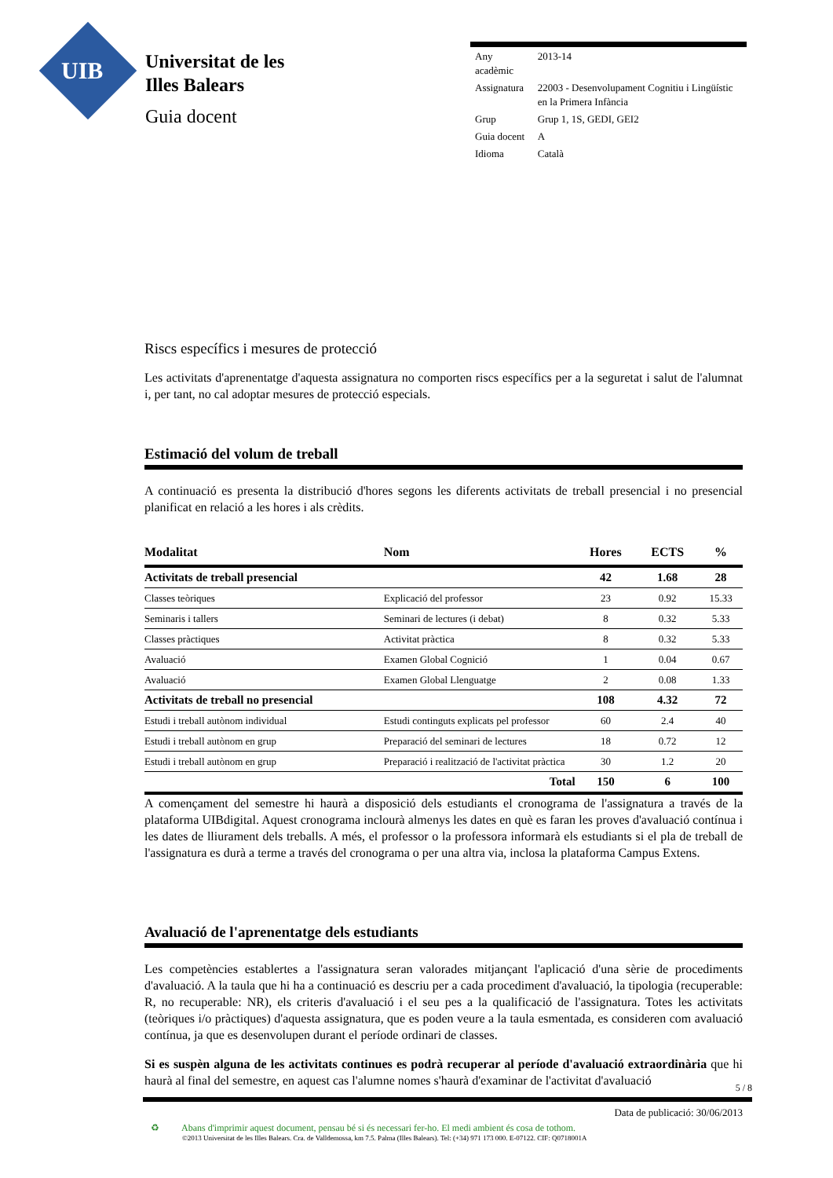UIB
Universitat de les
Illes Balears
Guia docent
| Any acadèmic | 2013-14 |
| Assignatura | 22003 - Desenvolupament Cognitiu i Lingüístic en la Primera Infància |
| Grup | Grup 1, 1S, GEDI, GEI2 |
| Guia docent | A |
| Idioma | Català |
Riscs específics i mesures de protecció
Les activitats d'aprenentatge d'aquesta assignatura no comporten riscs específics per a la seguretat i salut de l'alumnat i, per tant, no cal adoptar mesures de protecció especials.
Estimació del volum de treball
A continuació es presenta la distribució d'hores segons les diferents activitats de treball presencial i no presencial planificat en relació a les hores i als crèdits.
| Modalitat | Nom | Hores | ECTS | % |
| --- | --- | --- | --- | --- |
| Activitats de treball presencial | | 42 | 1.68 | 28 |
| Classes teòriques | Explicació del professor | 23 | 0.92 | 15.33 |
| Seminaris i tallers | Seminari de lectures (i debat) | 8 | 0.32 | 5.33 |
| Classes pràctiques | Activitat pràctica | 8 | 0.32 | 5.33 |
| Avaluació | Examen Global Cognició | 1 | 0.04 | 0.67 |
| Avaluació | Examen Global Llenguatge | 2 | 0.08 | 1.33 |
| Activitats de treball no presencial | | 108 | 4.32 | 72 |
| Estudi i treball autònom individual | Estudi continguts explicats pel professor | 60 | 2.4 | 40 |
| Estudi i treball autònom en grup | Preparació del seminari de lectures | 18 | 0.72 | 12 |
| Estudi i treball autònom en grup | Preparació i realització de l'activitat pràctica | 30 | 1.2 | 20 |
| | Total | 150 | 6 | 100 |
A començament del semestre hi haurà a disposició dels estudiants el cronograma de l'assignatura a través de la plataforma UIBdigital. Aquest cronograma inclourà almenys les dates en què es faran les proves d'avaluació contínua i les dates de lliurament dels treballs. A més, el professor o la professora informarà els estudiants si el pla de treball de l'assignatura es durà a terme a través del cronograma o per una altra via, inclosa la plataforma Campus Extens.
Avaluació de l'aprenentatge dels estudiants
Les competències establertes a l'assignatura seran valorades mitjançant l'aplicació d'una sèrie de procediments d'avaluació. A la taula que hi ha a continuació es descriu per a cada procediment d'avaluació, la tipologia (recuperable: R, no recuperable: NR), els criteris d'avaluació i el seu pes a la qualificació de l'assignatura. Totes les activitats (teòriques i/o pràctiques) d'aquesta assignatura, que es poden veure a la taula esmentada, es consideren com avaluació contínua, ja que es desenvolupen durant el període ordinari de classes.
Si es suspèn alguna de les activitats continues es podrà recuperar al període d'avaluació extraordinària que hi haurà al final del semestre, en aquest cas l'alumne nomes s'haurà d'examinar de l'activitat d'avaluació
5 / 8
Data de publicació: 30/06/2013
♻ Abans d'imprimir aquest document, pensau bé si és necessari fer-ho. El medi ambient és cosa de tothom.
©2013 Universitat de les Illes Balears. Cra. de Valldemossa, km 7.5. Palma (Illes Balears). Tel: (+34) 971 173 000. E-07122. CIF: Q0718001A